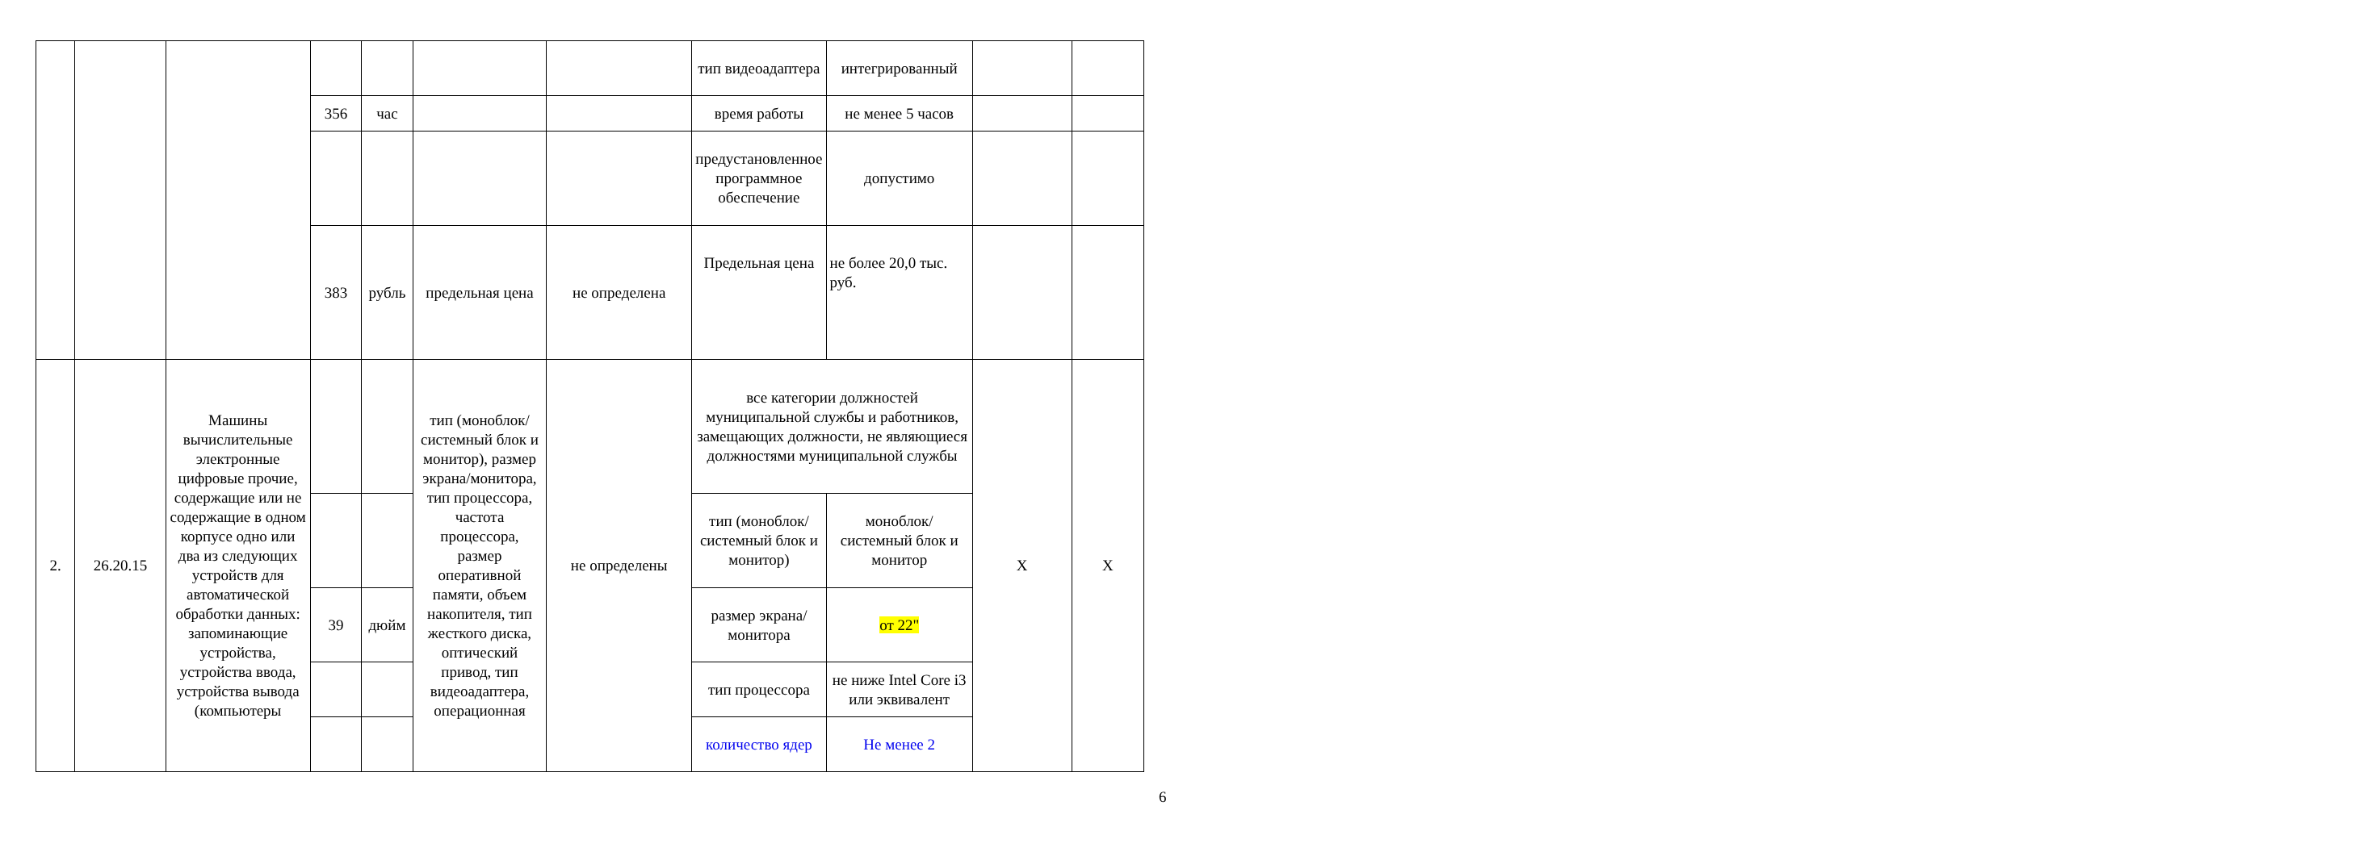| | | | | | | | тип видеоадаптера | интегрированный | | |
| | | | 356 | час | | | время работы | не менее 5 часов | | |
| | | | | | | | предустановленное программное обеспечение | допустимо | | |
| | | | 383 | рубль | предельная цена | не определена | Предельная цена | не более 20,0 тыс. руб. | | |
| 2. | 26.20.15 | Машины вычислительные электронные цифровые прочие, содержащие или не содержащие в одном корпусе одно или два из следующих устройств для автоматической обработки данных: запоминающие устройства, устройства ввода, устройства вывода (компьютеры | | | тип (моноблок/системный блок и монитор), размер экрана/монитора, тип процессора, частота процессора, размер оперативной памяти, объем накопителя, тип жесткого диска, оптический привод, тип видеоадаптера, операционная | не определены | все категории должностей муниципальной службы и работников, замещающих должности, не являющиеся должностями муниципальной службы | | X | X |
| | | | | | | | тип (моноблок/системный блок и монитор) | моноблок/системный блок и монитор | | |
| | | | 39 | дюйм | | | размер экрана/монитора | от 22" | | |
| | | | | | | | тип процессора | не ниже Intel Core i3 или эквивалент | | |
| | | | | | | | количество ядер | Не менее 2 | | |
6